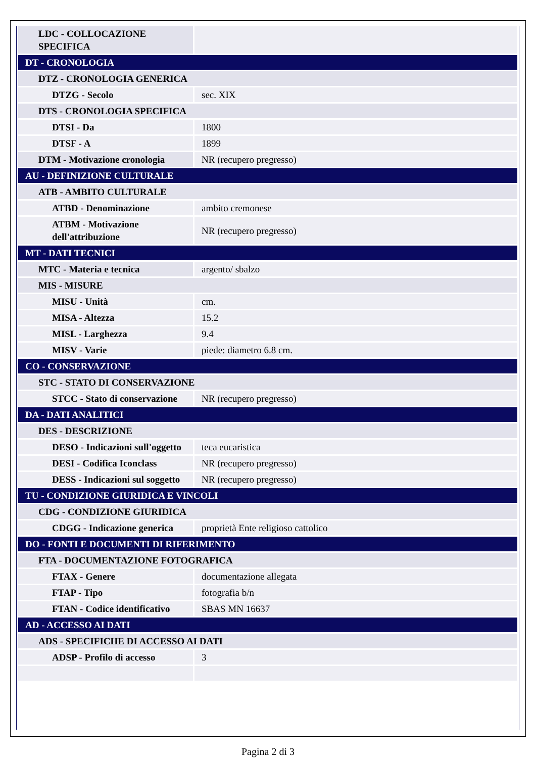| LDC - COLLOCAZIONE SPECIFICA | |
| DT - CRONOLOGIA | |
| DTZ - CRONOLOGIA GENERICA | |
| DTZG - Secolo | sec. XIX |
| DTS - CRONOLOGIA SPECIFICA | |
| DTSI - Da | 1800 |
| DTSF - A | 1899 |
| DTM - Motivazione cronologia | NR (recupero pregresso) |
| AU - DEFINIZIONE CULTURALE | |
| ATB - AMBITO CULTURALE | |
| ATBD - Denominazione | ambito cremonese |
| ATBM - Motivazione dell'attribuzione | NR (recupero pregresso) |
| MT - DATI TECNICI | |
| MTC - Materia e tecnica | argento/ sbalzo |
| MIS - MISURE | |
| MISU - Unità | cm. |
| MISA - Altezza | 15.2 |
| MISL - Larghezza | 9.4 |
| MISV - Varie | piede: diametro 6.8 cm. |
| CO - CONSERVAZIONE | |
| STC - STATO DI CONSERVAZIONE | |
| STCC - Stato di conservazione | NR (recupero pregresso) |
| DA - DATI ANALITICI | |
| DES - DESCRIZIONE | |
| DESO - Indicazioni sull'oggetto | teca eucaristica |
| DESI - Codifica Iconclass | NR (recupero pregresso) |
| DESS - Indicazioni sul soggetto | NR (recupero pregresso) |
| TU - CONDIZIONE GIURIDICA E VINCOLI | |
| CDG - CONDIZIONE GIURIDICA | |
| CDGG - Indicazione generica | proprietà Ente religioso cattolico |
| DO - FONTI E DOCUMENTI DI RIFERIMENTO | |
| FTA - DOCUMENTAZIONE FOTOGRAFICA | |
| FTAX - Genere | documentazione allegata |
| FTAP - Tipo | fotografia b/n |
| FTAN - Codice identificativo | SBAS MN 16637 |
| AD - ACCESSO AI DATI | |
| ADS - SPECIFICHE DI ACCESSO AI DATI | |
| ADSP - Profilo di accesso | 3 |
Pagina 2 di 3